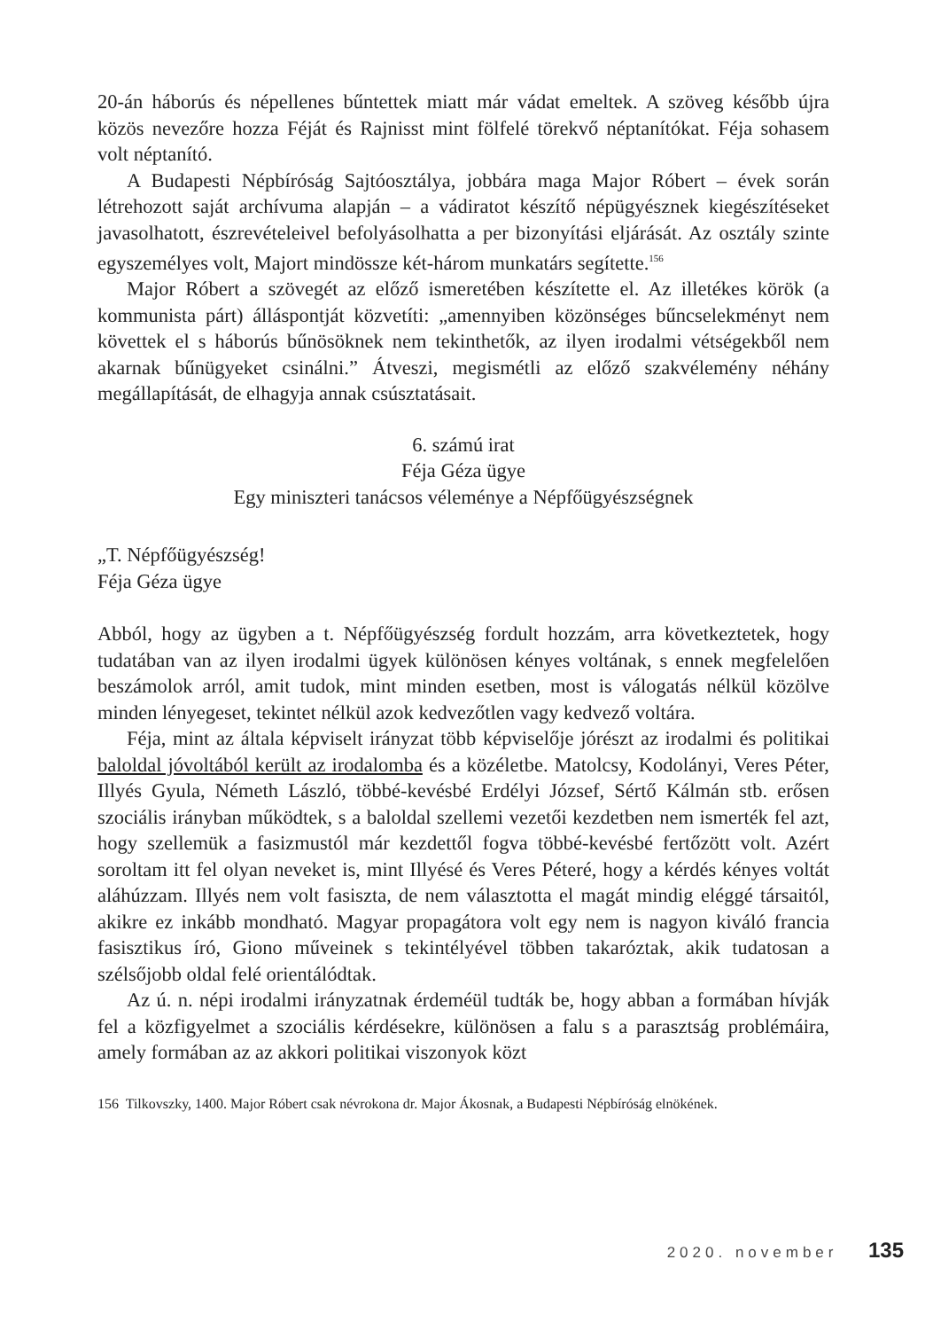20-án háborús és népellenes bűntettek miatt már vádat emeltek. A szöveg később újra közös nevezőre hozza Féját és Rajnisst mint fölfelé törekvő néptanítókat. Féja sohasem volt néptanító.
A Budapesti Népbíróság Sajtóosztálya, jobbára maga Major Róbert – évek során létrehozott saját archívuma alapján – a vádiratot készítő népügyésznek kiegészítéseket javasolhatott, észrevételeivel befolyásolhatta a per bizonyítási eljárását. Az osztály szinte egyszemélyes volt, Majort mindössze két-három munkatárs segítette.<sup>156</sup>
Major Róbert a szövegét az előző ismeretében készítette el. Az illetékes körök (a kommunista párt) álláspontját közvetíti: „amennyiben közönséges bűncselekményt nem követtek el s háborús bűnösöknek nem tekinthetők, az ilyen irodalmi vétségekből nem akarnak bűnügyeket csinálni.” Átveszi, megismétli az előző szakvélemény néhány megállapítását, de elhagyja annak csúsztatásait.
6. számú irat
Féja Géza ügye
Egy miniszteri tanácsos véleménye a Népfőügyészségnek
„T. Népfőügyészség!
Féja Géza ügye
Abból, hogy az ügyben a t. Népfőügyészség fordult hozzám, arra következtetek, hogy tudatában van az ilyen irodalmi ügyek különösen kényes voltának, s ennek megfelelően beszámolok arról, amit tudok, mint minden esetben, most is válogatás nélkül közölve minden lényegeset, tekintet nélkül azok kedvezőtlen vagy kedvező voltára.
Féja, mint az általa képviselt irányzat több képviselője jórészt az irodalmi és politikai baloldal jóvoltából került az irodalomba és a közéletbe. Matolcsy, Kodolányi, Veres Péter, Illyés Gyula, Németh László, többé-kevésbé Erdélyi József, Sértő Kálmán stb. erősen szociális irányban működtek, s a baloldal szellemi vezetői kezdetben nem ismerték fel azt, hogy szellemük a fasizmustól már kezdettől fogva többé-kevésbé fertőzött volt. Azért soroltam itt fel olyan neveket is, mint Illyésé és Veres Péteré, hogy a kérdés kényes voltát aláhúzzam. Illyés nem volt fasiszta, de nem választotta el magát mindig eléggé társaitól, akikre ez inkább mondható. Magyar propagátora volt egy nem is nagyon kiváló francia fasisztikus író, Giono műveinek s tekintélyével többen takaróztak, akik tudatosan a szélsőjobb oldal felé orientálódtak.
Az ú. n. népi irodalmi irányzatnak érdeméül tudták be, hogy abban a formában hívják fel a közfigyelmet a szociális kérdésekre, különösen a falu s a parasztság problémáira, amely formában az az akkori politikai viszonyok közt
156 Tilkovszky, 1400. Major Róbert csak névrokona dr. Major Ákosnak, a Budapesti Népbíróság elnökének.
2020. november 135